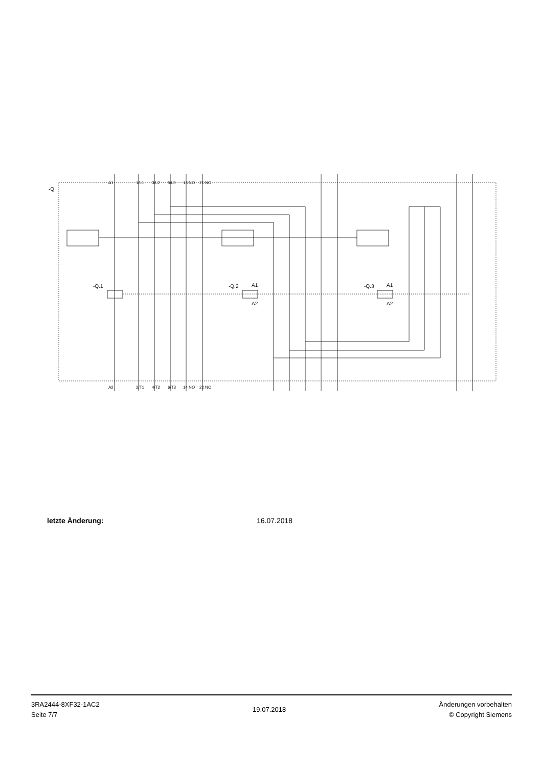-Q
-Q.1
-Q.2
-Q.3
A1
A2
A1
A2
A1
1/L1
3/L2
5/L3
13 NO
21 NC
A2
2/T1
4/T2
6/T3
14 NO
22 NC
letzte Änderung: 16.07.2018
3RA2444-8XF32-1AC2
Seite 7/7
19.07.2018
Änderungen vorbehalten
© Copyright Siemens